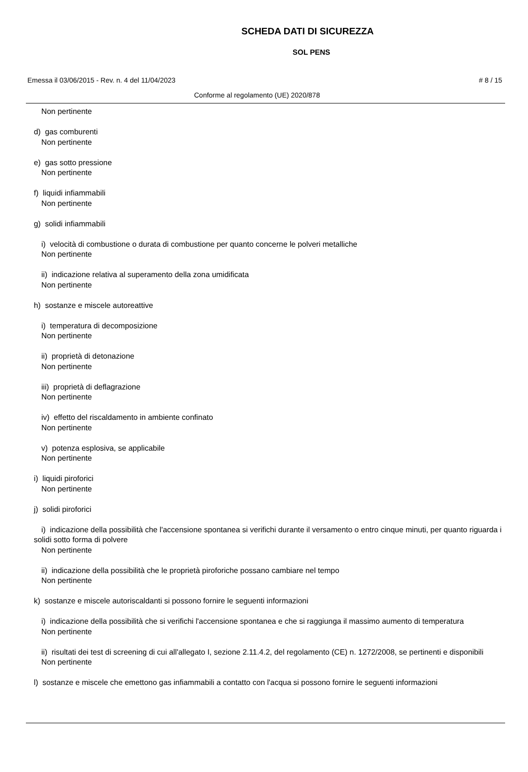SCHEDA DATI DI SICUREZZA
SOL PENS
Emessa il 03/06/2015 - Rev. n. 4 del 11/04/2023 # 8 / 15
Conforme al regolamento (UE) 2020/878
Non pertinente
d) gas comburenti
Non pertinente
e) gas sotto pressione
Non pertinente
f) liquidi infiammabili
Non pertinente
g) solidi infiammabili
i) velocità di combustione o durata di combustione per quanto concerne le polveri metalliche
Non pertinente
ii) indicazione relativa al superamento della zona umidificata
Non pertinente
h) sostanze e miscele autoreattive
i) temperatura di decomposizione
Non pertinente
ii) proprietà di detonazione
Non pertinente
iii) proprietà di deflagrazione
Non pertinente
iv) effetto del riscaldamento in ambiente confinato
Non pertinente
v) potenza esplosiva, se applicabile
Non pertinente
i) liquidi piroforici
Non pertinente
j) solidi piroforici
i) indicazione della possibilità che l'accensione spontanea si verifichi durante il versamento o entro cinque minuti, per quanto riguarda i solidi sotto forma di polvere
Non pertinente
ii) indicazione della possibilità che le proprietà piroforiche possano cambiare nel tempo
Non pertinente
k) sostanze e miscele autoriscaldanti si possono fornire le seguenti informazioni
i) indicazione della possibilità che si verifichi l'accensione spontanea e che si raggiunga il massimo aumento di temperatura
Non pertinente
ii) risultati dei test di screening di cui all'allegato I, sezione 2.11.4.2, del regolamento (CE) n. 1272/2008, se pertinenti e disponibili
Non pertinente
l) sostanze e miscele che emettono gas infiammabili a contatto con l'acqua si possono fornire le seguenti informazioni